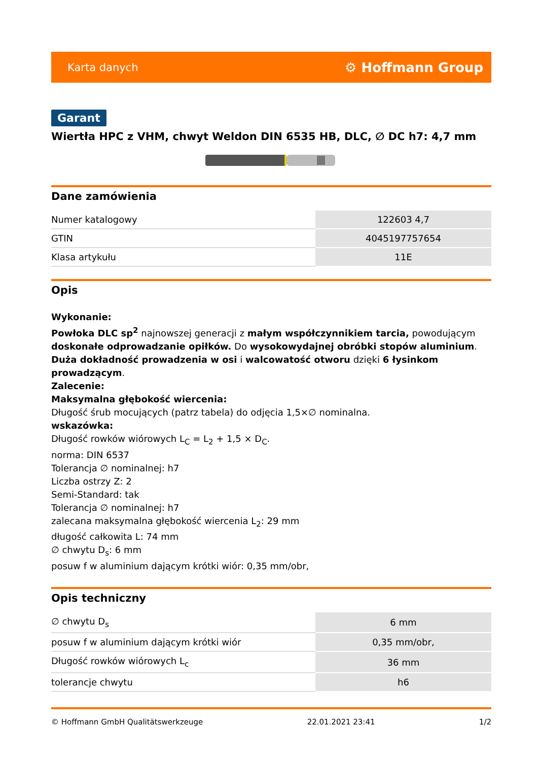Karta danych ⚙ Hoffmann Group
Garant
Wiertła HPC z VHM, chwyt Weldon DIN 6535 HB, DLC, ∅ DC h7: 4,7 mm
Dane zamówienia
| Numer katalogowy | 122603 4,7 |
| GTIN | 4045197757654 |
| Klasa artykułu | 11E |
Opis
Wykonanie:
Powłoka DLC sp<sup>2</sup> najnowszej generacji z małym współczynnikiem tarcia, powodującym doskonałe odprowadzanie opiłków. Do wysokowydajnej obróbki stopów aluminium. Duża dokładność prowadzenia w osi i walcowatość otworu dzięki 6 łysinkom prowadzącym.
Zalecenie:
Maksymalna głębokość wiercenia:
Długość śrub mocujących (patrz tabela) do odjęcia 1,5×∅ nominalna.
wskazówka:
Długość rowków wiórowych L<sub>C</sub> = L<sub>2</sub> + 1,5 × D<sub>C</sub>.
norma: DIN 6537
Tolerancja ∅ nominalnej: h7
Liczba ostrzy Z: 2
Semi-Standard: tak
Tolerancja ∅ nominalnej: h7
zalecana maksymalna głębokość wiercenia L<sub>2</sub>: 29 mm
długość całkowita L: 74 mm
∅ chwytu D<sub>s</sub>: 6 mm
posuw f w aluminium dającym krótki wiór: 0,35 mm/obr,
Opis techniczny
| ∅ chwytu D<sub>s</sub> | 6 mm |
| posuw f w aluminium dającym krótki wiór | 0,35 mm/obr, |
| Długość rowków wiórowych L<sub>c</sub> | 36 mm |
| tolerancje chwytu | h6 |
© Hoffmann GmbH Qualitätswerkzeuge 22.01.2021 23:41 1/2